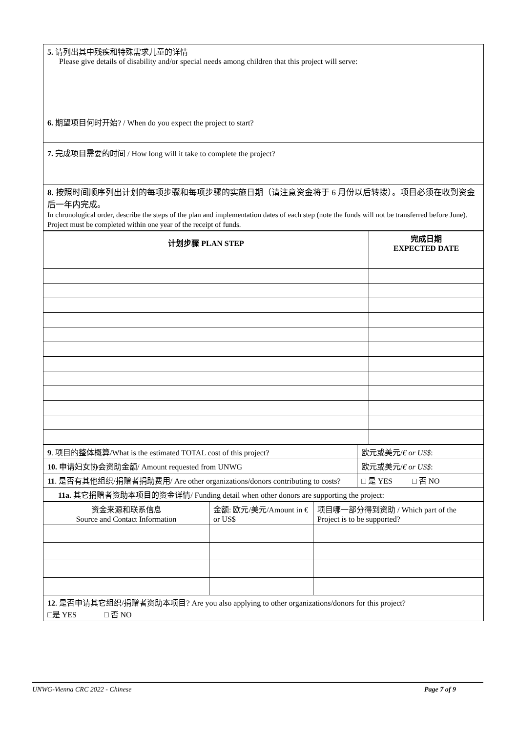| 5. 请列出其中残疾和特殊需求儿童的详情 Please give details of disability and/or special needs among children that this project will serve: |
| 6. 期望项目何时开始? / When do you expect the project to start? |
| 7. 完成项目需要的时间 / How long will it take to complete the project? |
| 8. 按照时间顺序列出计划的每项步骤和每项步骤的实施日期（请注意资金将于 6 月份以后转拨）。项目必须在收到资金后一年内完成。 In chronological order, describe the steps of the plan and implementation dates of each step (note the funds will not be transferred before June). Project must be completed within one year of the receipt of funds. |
| 计划步骤 PLAN STEP | 完成日期 EXPECTED DATE |
| --- | --- |
| 9 . 项目的整体概算/What is the estimated TOTAL cost of this project? | 欧元或美元/ € or US$ : |
| 10. 申请妇女协会资助金额/ Amount requested from UNWG | 欧元或美元/ € or US$ : |
| 11 . 是否有其他组织/捐赠者捐助费用/ Are other organizations/donors contributing to costs? | □ 是 YES □ 否 NO |
| 11a. 其它捐赠者资助本项目的资金详情/ Funding detail when other donors are supporting the project: | |
| 资金来源和联系信息 Source and Contact Information | 金额: 欧元/美元/Amount in € or US$ | 项目哪一部分得到资助 / Which part of the Project is to be supported? |
| 12 . 是否申请其它组织/捐赠者资助本项目? Are you also applying to other organizations/donors for this project? □是 YES □ 否 NO | | |
UNWG-Vienna CRC 2022 - Chinese Page 7 of 9